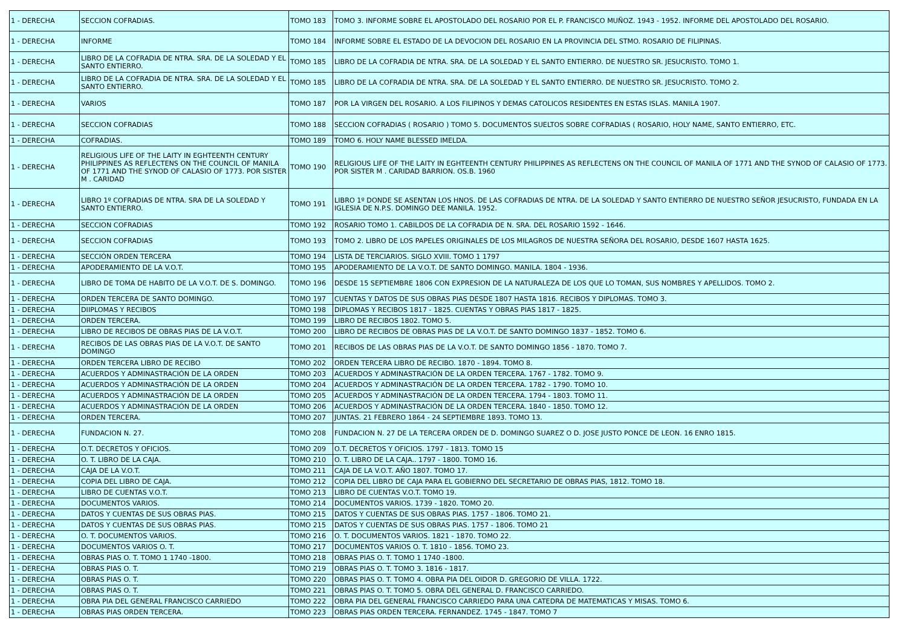| 1 - DERECHA | SECCION COFRADIAS. | TOMO 183 | TOMO 3. INFORME SOBRE EL APOSTOLADO DEL ROSARIO POR EL P. FRANCISCO MUÑOZ. 1943 - 1952. INFORME DEL APOSTOLADO DEL ROSARIO. |
| 1 - DERECHA | INFORME | TOMO 184 | INFORME SOBRE EL ESTADO DE LA DEVOCION DEL ROSARIO EN LA PROVINCIA DEL STMO. ROSARIO DE FILIPINAS. |
| 1 - DERECHA | LIBRO DE LA COFRADIA DE NTRA. SRA. DE LA SOLEDAD Y EL SANTO ENTIERRO. | TOMO 185 | LIBRO DE LA COFRADIA DE NTRA. SRA. DE LA SOLEDAD Y EL SANTO ENTIERRO. DE NUESTRO SR. JESUCRISTO. TOMO 1. |
| 1 - DERECHA | LIBRO DE LA COFRADIA DE NTRA. SRA. DE LA SOLEDAD Y EL SANTO ENTIERRO. | TOMO 185 | LIBRO DE LA COFRADIA DE NTRA. SRA. DE LA SOLEDAD Y EL SANTO ENTIERRO. DE NUESTRO SR. JESUCRISTO. TOMO 2. |
| 1 - DERECHA | VARIOS | TOMO 187 | POR LA VIRGEN DEL ROSARIO. A LOS FILIPINOS Y DEMAS CATOLICOS RESIDENTES EN ESTAS ISLAS. MANILA 1907. |
| 1 - DERECHA | SECCION COFRADIAS | TOMO 188 | SECCION COFRADIAS ( ROSARIO ) TOMO 5. DOCUMENTOS SUELTOS SOBRE COFRADIAS ( ROSARIO, HOLY NAME, SANTO ENTIERRO, ETC. |
| 1 - DERECHA | COFRADIAS. | TOMO 189 | TOMO 6. HOLY NAME BLESSED IMELDA. |
| 1 - DERECHA | RELIGIOUS LIFE OF THE LAITY IN EGHTEENTH CENTURY PHILIPPINES AS REFLECTENS ON THE COUNCIL OF MANILA OF 1771 AND THE SYNOD OF CALASIO OF 1773. POR SISTER M . CARIDAD | TOMO 190 | RELIGIOUS LIFE OF THE LAITY IN EGHTEENTH CENTURY PHILIPPINES AS REFLECTENS ON THE COUNCIL OF MANILA OF 1771 AND THE SYNOD OF CALASIO OF 1773. POR SISTER M . CARIDAD BARRION. OS.B. 1960 |
| 1 - DERECHA | LIBRO 1º COFRADIAS DE NTRA. SRA DE LA SOLEDAD Y SANTO ENTIERRO. | TOMO 191 | LIBRO 1º DONDE SE ASENTAN LOS HNOS. DE LAS COFRADIAS DE NTRA. DE LA SOLEDAD Y SANTO ENTIERRO DE NUESTRO SEÑOR JESUCRISTO, FUNDADA EN LA IGLESIA DE N.P.S. DOMINGO DEE MANILA. 1952. |
| 1 - DERECHA | SECCION COFRADIAS | TOMO 192 | ROSARIO TOMO 1. CABILDOS DE LA COFRADIA DE N. SRA. DEL ROSARIO 1592 - 1646. |
| 1 - DERECHA | SECCION COFRADIAS | TOMO 193 | TOMO 2. LIBRO DE LOS PAPELES ORIGINALES DE LOS MILAGROS DE NUESTRA SEÑORA DEL ROSARIO, DESDE 1607 HASTA 1625. |
| 1 - DERECHA | SECCIÓN ORDEN TERCERA | TOMO 194 | LISTA DE TERCIARIOS. SIGLO XVIII. TOMO 1 1797 |
| 1 - DERECHA | APODERAMIENTO DE LA V.O.T. | TOMO 195 | APODERAMIENTO DE LA V.O.T. DE SANTO DOMINGO. MANILA. 1804 - 1936. |
| 1 - DERECHA | LIBRO DE TOMA DE HABITO DE LA V.O.T. DE S. DOMINGO. | TOMO 196 | DESDE 15 SEPTIEMBRE 1806 CON EXPRESION DE LA NATURALEZA DE LOS QUE LO TOMAN, SUS NOMBRES Y APELLIDOS. TOMO 2. |
| 1 - DERECHA | ORDEN TERCERA DE SANTO DOMINGO. | TOMO 197 | CUENTAS Y DATOS DE SUS OBRAS PIAS DESDE 1807 HASTA 1816. RECIBOS Y DIPLOMAS. TOMO 3. |
| 1 - DERECHA | DIIPLOMAS Y RECIBOS | TOMO 198 | DIPLOMAS Y RECIBOS 1817 - 1825. CUENTAS Y OBRAS PIAS 1817 - 1825. |
| 1 - DERECHA | ORDEN TERCERA. | TOMO 199 | LIBRO DE RECIBOS 1802. TOMO 5. |
| 1 - DERECHA | LIBRO DE RECIBOS DE OBRAS PIAS DE LA V.O.T. | TOMO 200 | LIBRO DE RECIBOS DE OBRAS PIAS DE LA V.O.T. DE SANTO DOMINGO 1837 - 1852. TOMO 6. |
| 1 - DERECHA | RECIBOS DE LAS OBRAS PIAS DE LA V.O.T. DE SANTO DOMINGO | TOMO 201 | RECIBOS DE LAS OBRAS PIAS DE LA V.O.T. DE SANTO DOMINGO 1856 - 1870. TOMO 7. |
| 1 - DERECHA | ORDEN TERCERA LIBRO DE RECIBO | TOMO 202 | ORDEN TERCERA LIBRO DE RECIBO. 1870 - 1894. TOMO 8. |
| 1 - DERECHA | ACUERDOS Y ADMINASTRACIÓN DE LA ORDEN | TOMO 203 | ACUERDOS Y ADMINASTRACIÓN DE LA ORDEN TERCERA. 1767 - 1782. TOMO 9. |
| 1 - DERECHA | ACUERDOS Y ADMINASTRACIÓN DE LA ORDEN | TOMO 204 | ACUERDOS Y ADMINASTRACIÓN DE LA ORDEN TERCERA. 1782 - 1790. TOMO 10. |
| 1 - DERECHA | ACUERDOS Y ADMINASTRACIÓN DE LA ORDEN | TOMO 205 | ACUERDOS Y ADMINASTRACIÓN DE LA ORDEN TERCERA. 1794 - 1803. TOMO 11. |
| 1 - DERECHA | ACUERDOS Y ADMINASTRACIÓN DE LA ORDEN | TOMO 206 | ACUERDOS Y ADMINASTRACIÓN DE LA ORDEN TERCERA. 1840 - 1850. TOMO 12. |
| 1 - DERECHA | ORDEN TERCERA. | TOMO 207 | JUNTAS. 21 FEBRERO 1864 - 24 SEPTIEMBRE 1893. TOMO 13. |
| 1 - DERECHA | FUNDACION N. 27. | TOMO 208 | FUNDACION N. 27 DE LA TERCERA ORDEN DE D. DOMINGO SUAREZ O D. JOSE JUSTO PONCE DE LEON. 16 ENRO 1815. |
| 1 - DERECHA | O.T. DECRETOS Y OFICIOS. | TOMO 209 | O.T. DECRETOS Y OFICIOS. 1797 - 1813. TOMO 15 |
| 1 - DERECHA | O. T. LIBRO DE LA CAJA. | TOMO 210 | O. T. LIBRO DE LA CAJA.. 1797 - 1800. TOMO 16. |
| 1 - DERECHA | CAJA DE LA V.O.T. | TOMO 211 | CAJA DE LA V.O.T. AÑO 1807. TOMO 17. |
| 1 - DERECHA | COPIA DEL LIBRO DE CAJA. | TOMO 212 | COPIA DEL LIBRO DE CAJA PARA EL GOBIERNO DEL SECRETARIO DE OBRAS PIAS, 1812. TOMO 18. |
| 1 - DERECHA | LIBRO DE CUENTAS V.O.T. | TOMO 213 | LIBRO DE CUENTAS V.O.T. TOMO 19. |
| 1 - DERECHA | DOCUMENTOS VARIOS. | TOMO 214 | DOCUMENTOS VARIOS. 1739 - 1820. TOMO 20. |
| 1 - DERECHA | DATOS Y CUENTAS DE SUS OBRAS PIAS. | TOMO 215 | DATOS Y CUENTAS DE SUS OBRAS PIAS. 1757 - 1806. TOMO 21. |
| 1 - DERECHA | DATOS Y CUENTAS DE SUS OBRAS PIAS. | TOMO 215 | DATOS Y CUENTAS DE SUS OBRAS PIAS. 1757 - 1806. TOMO 21 |
| 1 - DERECHA | O. T. DOCUMENTOS VARIOS. | TOMO 216 | O. T. DOCUMENTOS VARIOS. 1821 - 1870. TOMO 22. |
| 1 - DERECHA | DOCUMENTOS VARIOS O. T. | TOMO 217 | DOCUMENTOS VARIOS O. T. 1810 - 1856. TOMO 23. |
| 1 - DERECHA | OBRAS PIAS O. T. TOMO 1 1740 -1800. | TOMO 218 | OBRAS PIAS O. T. TOMO 1 1740 -1800. |
| 1 - DERECHA | OBRAS PIAS O. T. | TOMO 219 | OBRAS PIAS O. T. TOMO 3. 1816 - 1817. |
| 1 - DERECHA | OBRAS PIAS O. T. | TOMO 220 | OBRAS PIAS O. T. TOMO 4. OBRA PIA DEL OIDOR D. GREGORIO DE VILLA. 1722. |
| 1 - DERECHA | OBRAS PIAS O. T. | TOMO 221 | OBRAS PIAS O. T. TOMO 5. OBRA DEL GENERAL D. FRANCISCO CARRIEDO. |
| 1 - DERECHA | OBRA PIA DEL GENERAL FRANCISCO CARRIEDO | TOMO 222 | OBRA PIA DEL GENERAL FRANCISCO CARRIEDO PARA UNA CATEDRA DE MATEMATICAS Y MISAS. TOMO 6. |
| 1 - DERECHA | OBRAS PIAS ORDEN TERCERA. | TOMO 223 | OBRAS PIAS ORDEN TERCERA. FERNANDEZ. 1745 - 1847. TOMO 7 |